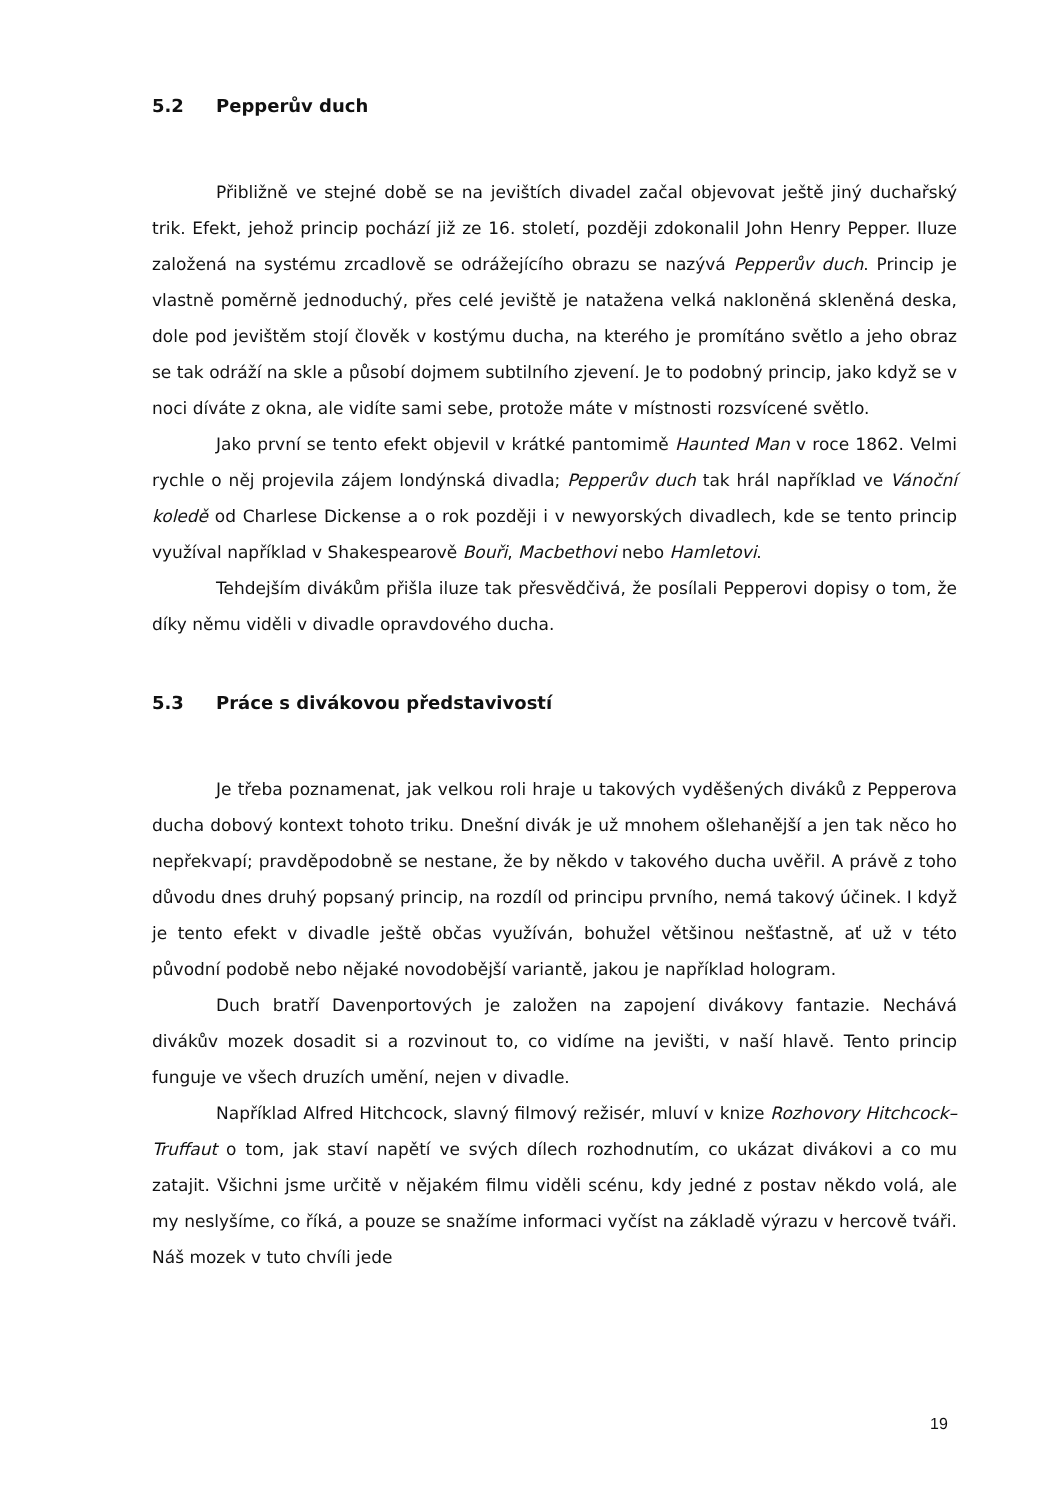5.2 Pepperův duch
Přibližně ve stejné době se na jevištích divadel začal objevovat ještě jiný duchařský trik. Efekt, jehož princip pochází již ze 16. století, později zdokonalil John Henry Pepper. Iluze založená na systému zrcadlově se odrážejícího obrazu se nazývá Pepperův duch. Princip je vlastně poměrně jednoduchý, přes celé jeviště je natažena velká nakloněná skleněná deska, dole pod jevištěm stojí člověk v kostýmu ducha, na kterého je promítáno světlo a jeho obraz se tak odráží na skle a působí dojmem subtilního zjevení. Je to podobný princip, jako když se v noci díváte z okna, ale vidíte sami sebe, protože máte v místnosti rozsvícené světlo.
Jako první se tento efekt objevil v krátké pantomimě Haunted Man v roce 1862. Velmi rychle o něj projevila zájem londýnská divadla; Pepperův duch tak hrál například ve Vánoční koledě od Charlese Dickense a o rok později i v newyorských divadlech, kde se tento princip využíval například v Shakespearově Bouři, Macbethovi nebo Hamletovi.
Tehdejším divákům přišla iluze tak přesvědčivá, že posílali Pepperovi dopisy o tom, že díky němu viděli v divadle opravdového ducha.
5.3 Práce s divákovou představivostí
Je třeba poznamenat, jak velkou roli hraje u takových vyděšených diváků z Pepperova ducha dobový kontext tohoto triku. Dnešní divák je už mnohem ošlehanější a jen tak něco ho nepřekvapí; pravděpodobně se nestane, že by někdo v takového ducha uvěřil. A právě z toho důvodu dnes druhý popsaný princip, na rozdíl od principu prvního, nemá takový účinek. I když je tento efekt v divadle ještě občas využíván, bohužel většinou nešťastně, ať už v této původní podobě nebo nějaké novodobější variantě, jakou je například hologram.
Duch bratří Davenportových je založen na zapojení divákovy fantazie. Nechává divákův mozek dosadit si a rozvinout to, co vidíme na jevišti, v naší hlavě. Tento princip funguje ve všech druzích umění, nejen v divadle.
Například Alfred Hitchcock, slavný filmový režisér, mluví v knize Rozhovory Hitchcock–Truffaut o tom, jak staví napětí ve svých dílech rozhodnutím, co ukázat divákovi a co mu zatajit. Všichni jsme určitě v nějakém filmu viděli scénu, kdy jedné z postav někdo volá, ale my neslyšíme, co říká, a pouze se snažíme informaci vyčíst na základě výrazu v hercově tváři. Náš mozek v tuto chvíli jede
19